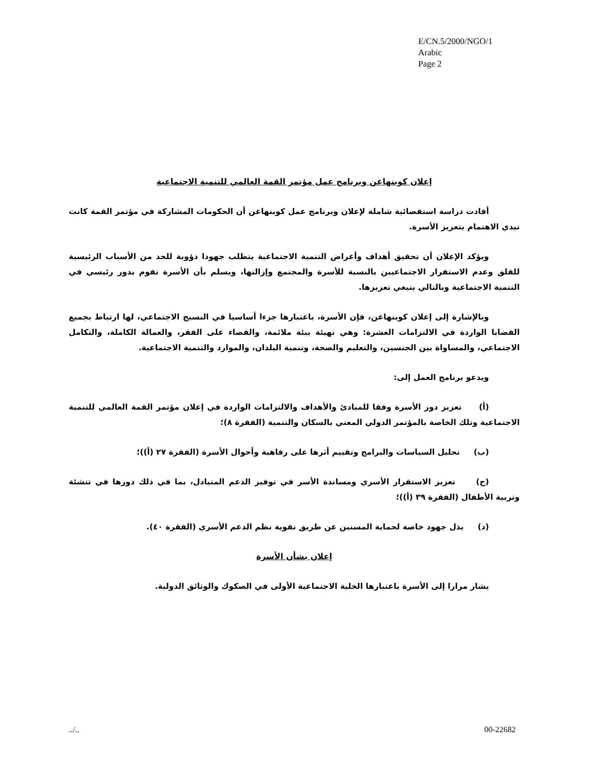E/CN.5/2000/NGO/1
Arabic
Page 2
إعلان كوبنهاغن وبرنامج عمل مؤتمر القمة العالمي للتنمية الاجتماعية
أفادت دراسة استقصائية شاملة لإعلان وبرنامج عمل كوبنهاغن أن الحكومات المشاركة في مؤتمر القمة كانت تبدي الاهتمام بتعزيز الأسرة.
ويؤكد الإعلان أن تحقيق أهداف وأغراض التنمية الاجتماعية يتطلب جهودا دؤوبة للحد من الأسباب الرئيسية للقلق وعدم الاستقرار الاجتماعيين بالنسبة للأسرة والمجتمع وإزالتها، ويسلم بأن الأسرة تقوم بدور رئيسي في التنمية الاجتماعية وبالتالي ينبغي تعزيزها.
وبالإشارة إلى إعلان كوبنهاغن، فإن الأسرة، باعتبارها جزءا أساسيا في النسيج الاجتماعي، لها ارتباط بجميع القضايا الواردة في الالتزامات العشرة: وهي تهيئة بيئة ملائمة، والقضاء على الفقر، والعمالة الكاملة، والتكامل الاجتماعي، والمساواة بين الجنسين، والتعليم والصحة، وتنمية البلدان، والموارد والتنمية الاجتماعية.
ويدعو برنامج العمل إلى:
(أ) تعزيز دور الأسرة وفقا للمبادئ والأهداف والالتزامات الواردة في إعلان مؤتمر القمة العالمي للتنمية الاجتماعية وتلك الخاصة بالمؤتمر الدولي المعني بالسكان والتنمية (الفقرة ٨)؛
(ب) تحليل السياسات والبرامج وتقييم أثرها على رفاهية وأحوال الأسرة (الفقرة ٢٧ (أ))؛
(ج) تعزيز الاستقرار الأسري ومساندة الأسر في توفير الدعم المتبادل، بما في ذلك دورها في تنشئة وتربية الأطفال (الفقرة ٣٩ (أ))؛
(د) بذل جهود خاصة لحماية المسنين عن طريق تقوية نظم الدعم الأسري (الفقرة ٤٠).
إعلان بشأن الأسرة
يشار مرارا إلى الأسرة باعتبارها الخلية الاجتماعية الأولى في الصكوك والوثائق الدولية.
../.. 00-22682